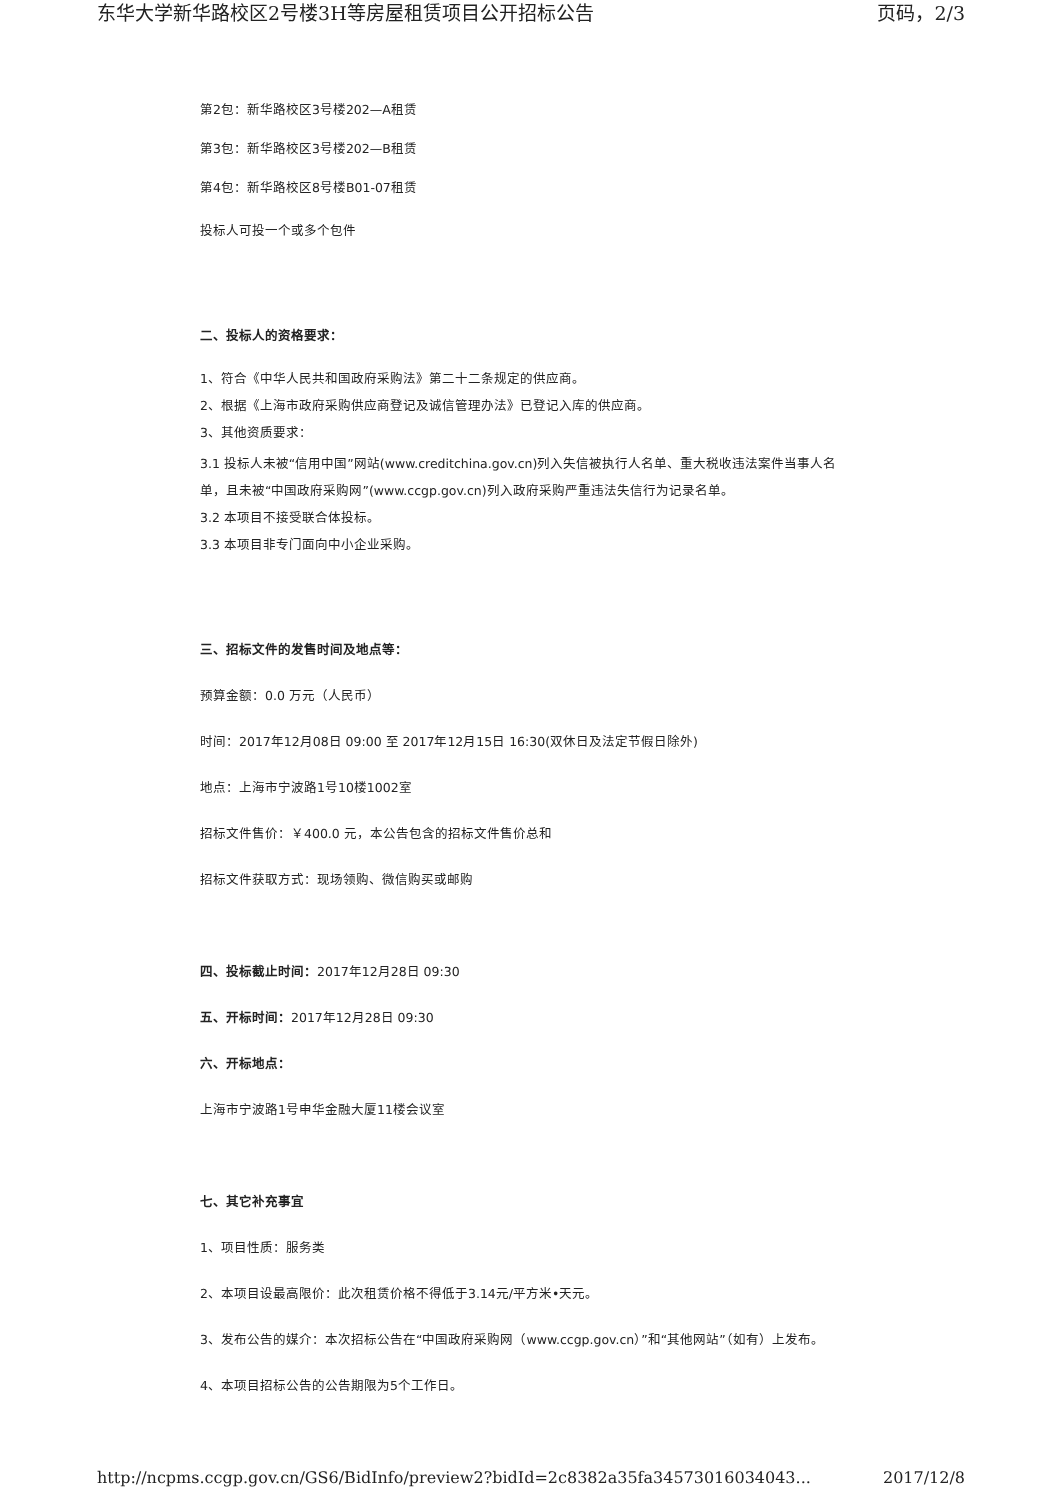东华大学新华路校区2号楼3H等房屋租赁项目公开招标公告 页码，2/3
第2包：新华路校区3号楼202—A租赁
第3包：新华路校区3号楼202—B租赁
第4包：新华路校区8号楼B01-07租赁
投标人可投一个或多个包件
二、投标人的资格要求：
1、符合《中华人民共和国政府采购法》第二十二条规定的供应商。
2、根据《上海市政府采购供应商登记及诚信管理办法》已登记入库的供应商。
3、其他资质要求：
3.1 投标人未被“信用中国”网站(www.creditchina.gov.cn)列入失信被执行人名单、重大税收违法案件当事人名单，且未被“中国政府采购网”(www.ccgp.gov.cn)列入政府采购严重违法失信行为记录名单。
3.2 本项目不接受联合体投标。
3.3 本项目非专门面向中小企业采购。
三、招标文件的发售时间及地点等：
预算金额：0.0 万元（人民币）
时间：2017年12月08日 09:00 至 2017年12月15日 16:30(双休日及法定节假日除外)
地点：上海市宁波路1号10楼1002室
招标文件售价：￥400.0 元，本公告包含的招标文件售价总和
招标文件获取方式：现场领购、微信购买或邮购
四、投标截止时间：2017年12月28日 09:30
五、开标时间：2017年12月28日 09:30
六、开标地点：
上海市宁波路1号申华金融大厦11楼会议室
七、其它补充事宜
1、项目性质：服务类
2、本项目设最高限价：此次租赁价格不得低于3.14元/平方米•天元。
3、发布公告的媒介：本次招标公告在“中国政府采购网（www.ccgp.gov.cn）”和“其他网站”（如有）上发布。
4、本项目招标公告的公告期限为5个工作日。
http://ncpms.ccgp.gov.cn/GS6/BidInfo/preview2?bidId=2c8382a35fa34573016034043... 2017/12/8